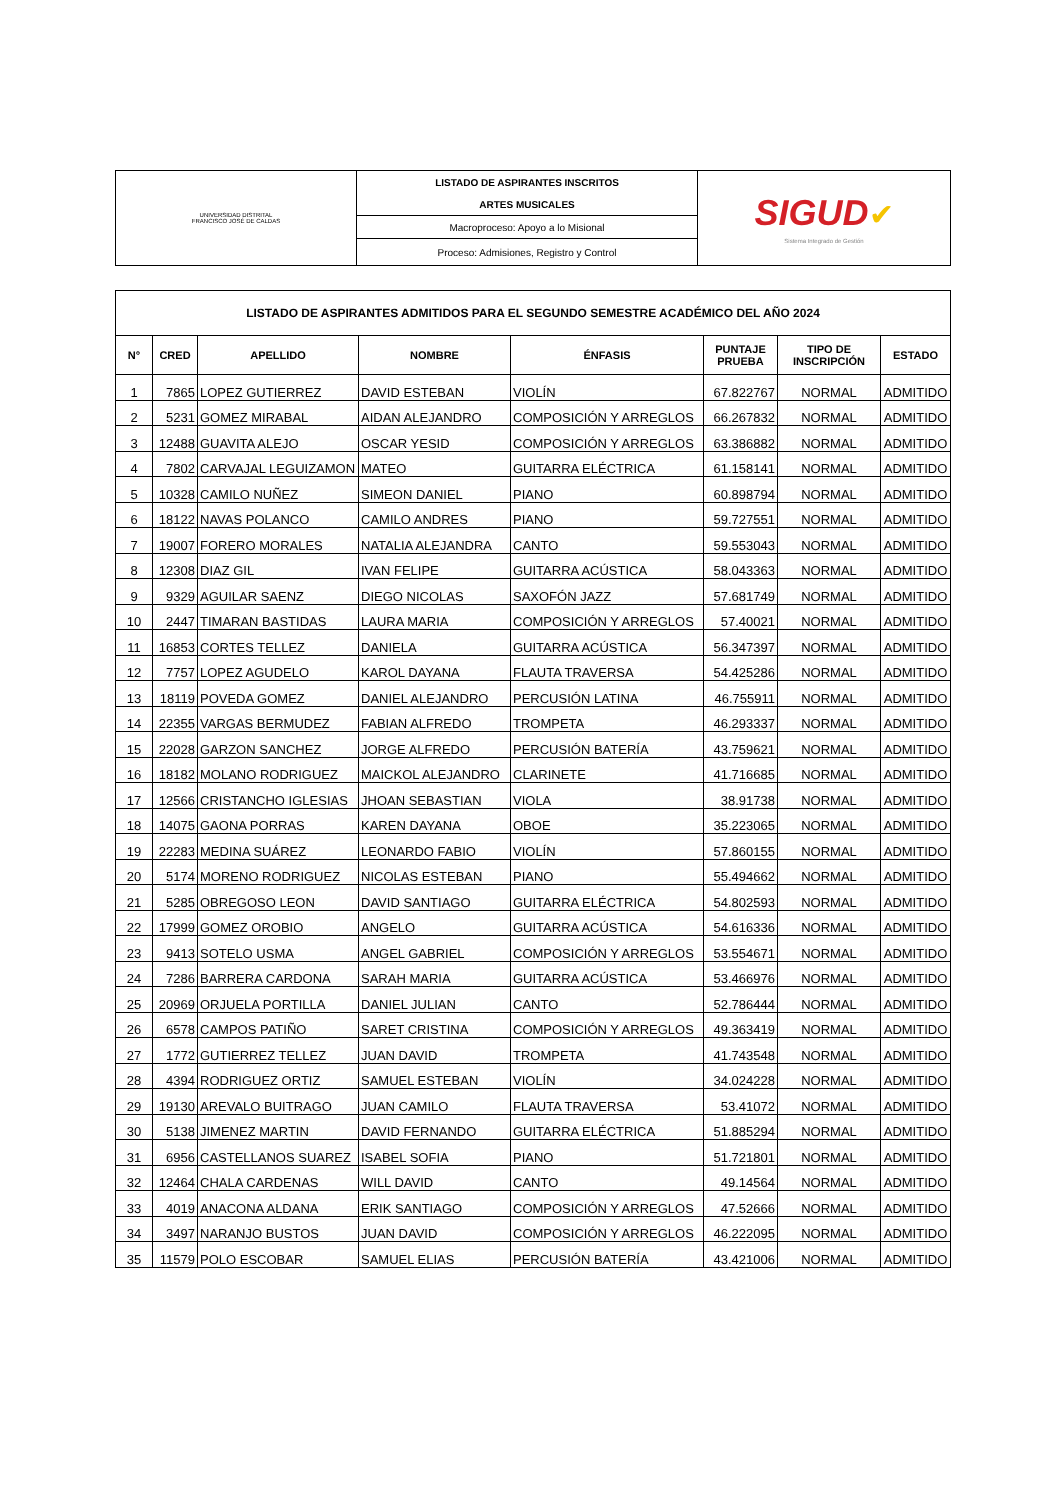| UNIVERSIDAD DISTRITAL FRANCISCO JOSÉ DE CALDAS | LISTADO DE ASPIRANTES INSCRITOS | SIGUD ✔ Sistema Integrado de Gestión |
| | ARTES MUSICALES | |
| | Macroproceso: Apoyo a lo Misional | |
| | Proceso: Admisiones, Registro y Control | |
| LISTADO DE ASPIRANTES ADMITIDOS PARA EL SEGUNDO SEMESTRE ACADÉMICO DEL AÑO 2024 | | | | | | | |
| --- | --- | --- | --- | --- | --- | --- | --- |
| N° | CRED | APELLIDO | NOMBRE | ÉNFASIS | PUNTAJE PRUEBA | TIPO DE INSCRIPCIÓN | ESTADO |
| 1 | 7865 | LOPEZ GUTIERREZ | DAVID ESTEBAN | VIOLÍN | 67.822767 | NORMAL | ADMITIDO |
| 2 | 5231 | GOMEZ MIRABAL | AIDAN ALEJANDRO | COMPOSICIÓN Y ARREGLOS | 66.267832 | NORMAL | ADMITIDO |
| 3 | 12488 | GUAVITA ALEJO | OSCAR YESID | COMPOSICIÓN Y ARREGLOS | 63.386882 | NORMAL | ADMITIDO |
| 4 | 7802 | CARVAJAL LEGUIZAMON | MATEO | GUITARRA ELÉCTRICA | 61.158141 | NORMAL | ADMITIDO |
| 5 | 10328 | CAMILO NUÑEZ | SIMEON DANIEL | PIANO | 60.898794 | NORMAL | ADMITIDO |
| 6 | 18122 | NAVAS POLANCO | CAMILO ANDRES | PIANO | 59.727551 | NORMAL | ADMITIDO |
| 7 | 19007 | FORERO MORALES | NATALIA ALEJANDRA | CANTO | 59.553043 | NORMAL | ADMITIDO |
| 8 | 12308 | DIAZ GIL | IVAN FELIPE | GUITARRA ACÚSTICA | 58.043363 | NORMAL | ADMITIDO |
| 9 | 9329 | AGUILAR SAENZ | DIEGO NICOLAS | SAXOFÓN JAZZ | 57.681749 | NORMAL | ADMITIDO |
| 10 | 2447 | TIMARAN BASTIDAS | LAURA MARIA | COMPOSICIÓN Y ARREGLOS | 57.40021 | NORMAL | ADMITIDO |
| 11 | 16853 | CORTES TELLEZ | DANIELA | GUITARRA ACÚSTICA | 56.347397 | NORMAL | ADMITIDO |
| 12 | 7757 | LOPEZ AGUDELO | KAROL DAYANA | FLAUTA TRAVERSA | 54.425286 | NORMAL | ADMITIDO |
| 13 | 18119 | POVEDA GOMEZ | DANIEL ALEJANDRO | PERCUSIÓN LATINA | 46.755911 | NORMAL | ADMITIDO |
| 14 | 22355 | VARGAS BERMUDEZ | FABIAN ALFREDO | TROMPETA | 46.293337 | NORMAL | ADMITIDO |
| 15 | 22028 | GARZON SANCHEZ | JORGE ALFREDO | PERCUSIÓN BATERÍA | 43.759621 | NORMAL | ADMITIDO |
| 16 | 18182 | MOLANO RODRIGUEZ | MAICKOL ALEJANDRO | CLARINETE | 41.716685 | NORMAL | ADMITIDO |
| 17 | 12566 | CRISTANCHO IGLESIAS | JHOAN SEBASTIAN | VIOLA | 38.91738 | NORMAL | ADMITIDO |
| 18 | 14075 | GAONA PORRAS | KAREN DAYANA | OBOE | 35.223065 | NORMAL | ADMITIDO |
| 19 | 22283 | MEDINA SUÁREZ | LEONARDO FABIO | VIOLÍN | 57.860155 | NORMAL | ADMITIDO |
| 20 | 5174 | MORENO RODRIGUEZ | NICOLAS ESTEBAN | PIANO | 55.494662 | NORMAL | ADMITIDO |
| 21 | 5285 | OBREGOSO LEON | DAVID SANTIAGO | GUITARRA ELÉCTRICA | 54.802593 | NORMAL | ADMITIDO |
| 22 | 17999 | GOMEZ OROBIO | ANGELO | GUITARRA ACÚSTICA | 54.616336 | NORMAL | ADMITIDO |
| 23 | 9413 | SOTELO USMA | ANGEL GABRIEL | COMPOSICIÓN Y ARREGLOS | 53.554671 | NORMAL | ADMITIDO |
| 24 | 7286 | BARRERA CARDONA | SARAH MARIA | GUITARRA ACÚSTICA | 53.466976 | NORMAL | ADMITIDO |
| 25 | 20969 | ORJUELA PORTILLA | DANIEL JULIAN | CANTO | 52.786444 | NORMAL | ADMITIDO |
| 26 | 6578 | CAMPOS PATIÑO | SARET CRISTINA | COMPOSICIÓN Y ARREGLOS | 49.363419 | NORMAL | ADMITIDO |
| 27 | 1772 | GUTIERREZ TELLEZ | JUAN DAVID | TROMPETA | 41.743548 | NORMAL | ADMITIDO |
| 28 | 4394 | RODRIGUEZ ORTIZ | SAMUEL ESTEBAN | VIOLÍN | 34.024228 | NORMAL | ADMITIDO |
| 29 | 19130 | AREVALO BUITRAGO | JUAN CAMILO | FLAUTA TRAVERSA | 53.41072 | NORMAL | ADMITIDO |
| 30 | 5138 | JIMENEZ MARTIN | DAVID FERNANDO | GUITARRA ELÉCTRICA | 51.885294 | NORMAL | ADMITIDO |
| 31 | 6956 | CASTELLANOS SUAREZ | ISABEL SOFIA | PIANO | 51.721801 | NORMAL | ADMITIDO |
| 32 | 12464 | CHALA CARDENAS | WILL DAVID | CANTO | 49.14564 | NORMAL | ADMITIDO |
| 33 | 4019 | ANACONA ALDANA | ERIK SANTIAGO | COMPOSICIÓN Y ARREGLOS | 47.52666 | NORMAL | ADMITIDO |
| 34 | 3497 | NARANJO BUSTOS | JUAN DAVID | COMPOSICIÓN Y ARREGLOS | 46.222095 | NORMAL | ADMITIDO |
| 35 | 11579 | POLO ESCOBAR | SAMUEL ELIAS | PERCUSIÓN BATERÍA | 43.421006 | NORMAL | ADMITIDO |